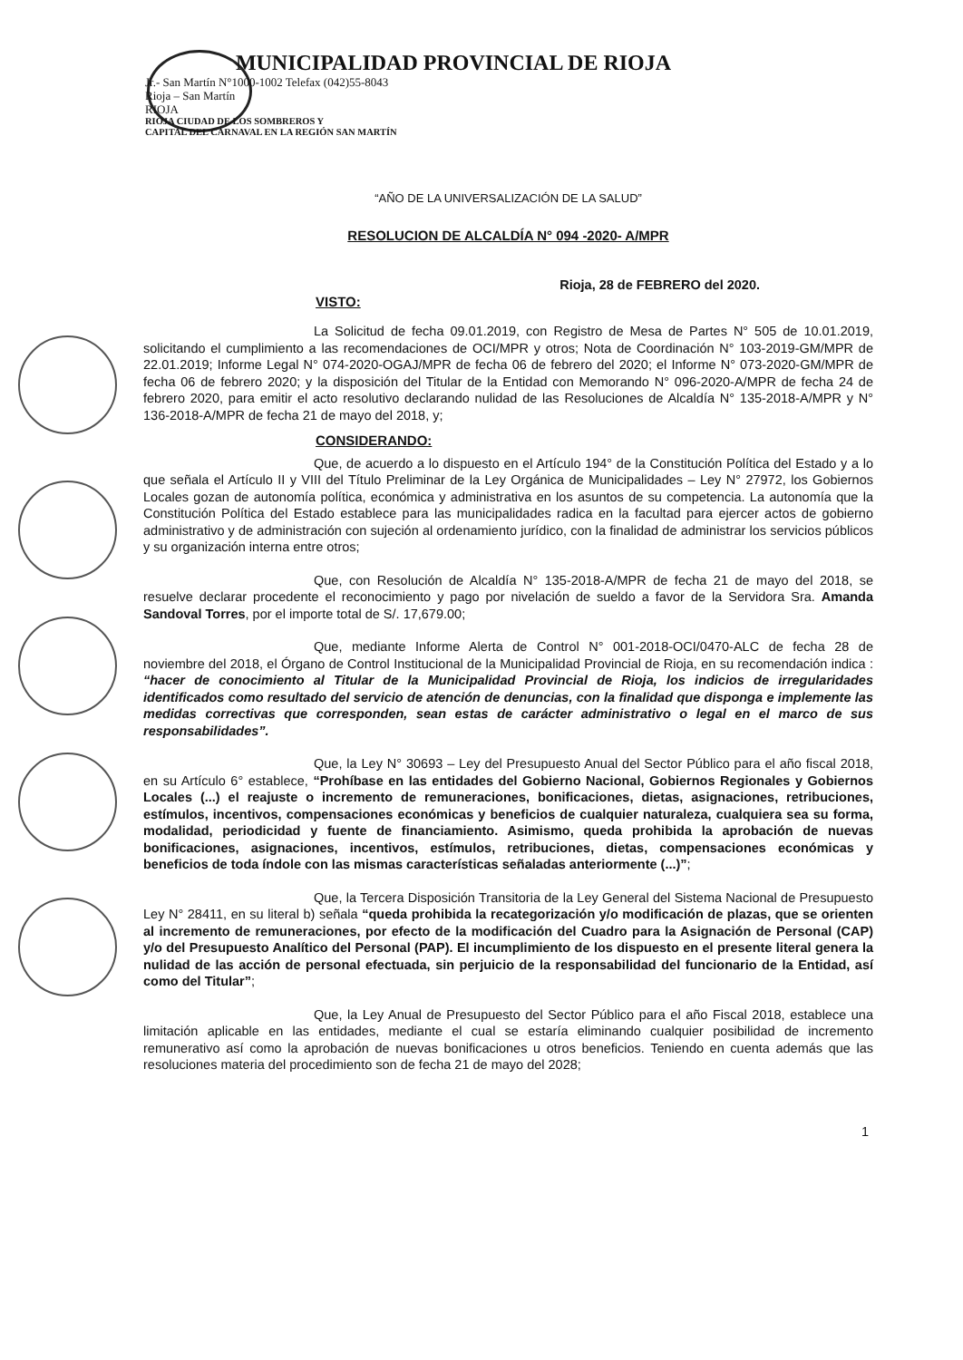MUNICIPALIDAD PROVINCIAL DE RIOJA
Jr.- San Martín N°1000-1002 Telefax (042)55-8043
Rioja – San Martín
RIOJA
RIOJA CIUDAD DE LOS SOMBREROS Y
CAPITAL DEL CARNAVAL EN LA REGIÓN SAN MARTÍN
“AÑO DE LA UNIVERSALIZACIÓN DE LA SALUD”
RESOLUCION DE ALCALDÍA N° 094 -2020- A/MPR
Rioja, 28 de FEBRERO del 2020.
VISTO:
La Solicitud de fecha 09.01.2019, con Registro de Mesa de Partes N° 505 de 10.01.2019, solicitando el cumplimiento a las recomendaciones de OCI/MPR y otros; Nota de Coordinación N° 103-2019-GM/MPR de 22.01.2019; Informe Legal N° 074-2020-OGAJ/MPR de fecha 06 de febrero del 2020; el Informe N° 073-2020-GM/MPR de fecha 06 de febrero 2020; y la disposición del Titular de la Entidad con Memorando N° 096-2020-A/MPR de fecha 24 de febrero 2020, para emitir el acto resolutivo declarando nulidad de las Resoluciones de Alcaldía N° 135-2018-A/MPR y N° 136-2018-A/MPR de fecha 21 de mayo del 2018, y;
CONSIDERANDO:
Que, de acuerdo a lo dispuesto en el Artículo 194° de la Constitución Política del Estado y a lo que señala el Artículo II y VIII del Título Preliminar de la Ley Orgánica de Municipalidades – Ley N° 27972, los Gobiernos Locales gozan de autonomía política, económica y administrativa en los asuntos de su competencia. La autonomía que la Constitución Política del Estado establece para las municipalidades radica en la facultad para ejercer actos de gobierno administrativo y de administración con sujeción al ordenamiento jurídico, con la finalidad de administrar los servicios públicos y su organización interna entre otros;
Que, con Resolución de Alcaldía N° 135-2018-A/MPR de fecha 21 de mayo del 2018, se resuelve declarar procedente el reconocimiento y pago por nivelación de sueldo a favor de la Servidora Sra. Amanda Sandoval Torres, por el importe total de S/. 17,679.00;
Que, mediante Informe Alerta de Control N° 001-2018-OCI/0470-ALC de fecha 28 de noviembre del 2018, el Órgano de Control Institucional de la Municipalidad Provincial de Rioja, en su recomendación indica : “hacer de conocimiento al Titular de la Municipalidad Provincial de Rioja, los indicios de irregularidades identificados como resultado del servicio de atención de denuncias, con la finalidad que disponga e implemente las medidas correctivas que corresponden, sean estas de carácter administrativo o legal en el marco de sus responsabilidades”.
Que, la Ley N° 30693 – Ley del Presupuesto Anual del Sector Público para el año fiscal 2018, en su Artículo 6° establece, “Prohíbase en las entidades del Gobierno Nacional, Gobiernos Regionales y Gobiernos Locales (...) el reajuste o incremento de remuneraciones, bonificaciones, dietas, asignaciones, retribuciones, estímulos, incentivos, compensaciones económicas y beneficios de cualquier naturaleza, cualquiera sea su forma, modalidad, periodicidad y fuente de financiamiento. Asimismo, queda prohibida la aprobación de nuevas bonificaciones, asignaciones, incentivos, estímulos, retribuciones, dietas, compensaciones económicas y beneficios de toda índole con las mismas características señaladas anteriormente (...)”;
Que, la Tercera Disposición Transitoria de la Ley General del Sistema Nacional de Presupuesto Ley N° 28411, en su literal b) señala “queda prohibida la recategorización y/o modificación de plazas, que se orienten al incremento de remuneraciones, por efecto de la modificación del Cuadro para la Asignación de Personal (CAP) y/o del Presupuesto Analítico del Personal (PAP). El incumplimiento de los dispuesto en el presente literal genera la nulidad de las acción de personal efectuada, sin perjuicio de la responsabilidad del funcionario de la Entidad, así como del Titular”;
Que, la Ley Anual de Presupuesto del Sector Público para el año Fiscal 2018, establece una limitación aplicable en las entidades, mediante el cual se estaría eliminando cualquier posibilidad de incremento remunerativo así como la aprobación de nuevas bonificaciones u otros beneficios. Teniendo en cuenta además que las resoluciones materia del procedimiento son de fecha 21 de mayo del 2028;
1